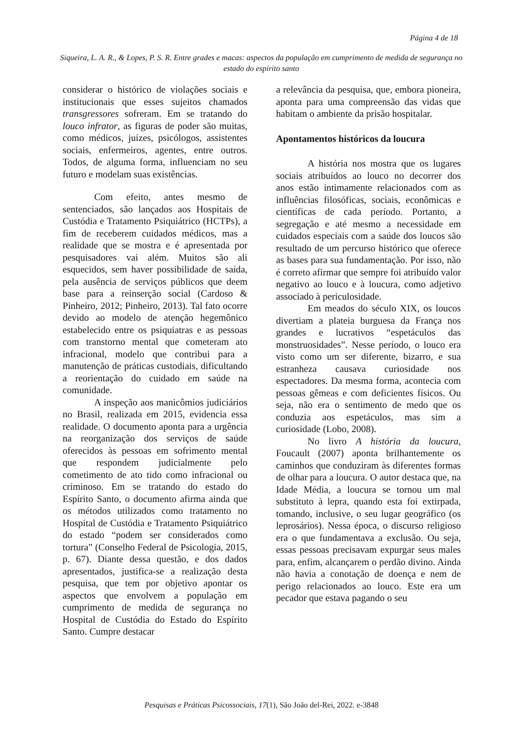Página 4 de 18
Siqueira, L. A. R., & Lopes, P. S. R. Entre grades e macas: aspectos da população em cumprimento de medida de segurança no estado do espírito santo
considerar o histórico de violações sociais e institucionais que esses sujeitos chamados transgressores sofreram. Em se tratando do louco infrator, as figuras de poder são muitas, como médicos, juízes, psicólogos, assistentes sociais, enfermeiros, agentes, entre outros. Todos, de alguma forma, influenciam no seu futuro e modelam suas existências.
Com efeito, antes mesmo de sentenciados, são lançados aos Hospitais de Custódia e Tratamento Psiquiátrico (HCTPs), a fim de receberem cuidados médicos, mas a realidade que se mostra e é apresentada por pesquisadores vai além. Muitos são ali esquecidos, sem haver possibilidade de saída, pela ausência de serviços públicos que deem base para a reinserção social (Cardoso & Pinheiro, 2012; Pinheiro, 2013). Tal fato ocorre devido ao modelo de atenção hegemônico estabelecido entre os psiquiatras e as pessoas com transtorno mental que cometeram ato infracional, modelo que contribui para a manutenção de práticas custodiais, dificultando a reorientação do cuidado em saúde na comunidade.
A inspeção aos manicômios judiciários no Brasil, realizada em 2015, evidencia essa realidade. O documento aponta para a urgência na reorganização dos serviços de saúde oferecidos às pessoas em sofrimento mental que respondem judicialmente pelo cometimento de ato tido como infracional ou criminoso. Em se tratando do estado do Espírito Santo, o documento afirma ainda que os métodos utilizados como tratamento no Hospital de Custódia e Tratamento Psiquiátrico do estado “podem ser considerados como tortura” (Conselho Federal de Psicologia, 2015, p. 67). Diante dessa questão, e dos dados apresentados, justifica-se a realização desta pesquisa, que tem por objetivo apontar os aspectos que envolvem a população em cumprimento de medida de segurança no Hospital de Custódia do Estado do Espírito Santo. Cumpre destacar
a relevância da pesquisa, que, embora pioneira, aponta para uma compreensão das vidas que habitam o ambiente da prisão hospitalar.
Apontamentos históricos da loucura
A história nos mostra que os lugares sociais atribuídos ao louco no decorrer dos anos estão intimamente relacionados com as influências filosóficas, sociais, econômicas e científicas de cada período. Portanto, a segregação e até mesmo a necessidade em cuidados especiais com a saúde dos loucos são resultado de um percurso histórico que oferece as bases para sua fundamentação. Por isso, não é correto afirmar que sempre foi atribuído valor negativo ao louco e à loucura, como adjetivo associado à periculosidade.
Em meados do século XIX, os loucos divertiam a plateia burguesa da França nos grandes e lucrativos “espetáculos das monstruosidades”. Nesse período, o louco era visto como um ser diferente, bizarro, e sua estranheza causava curiosidade nos espectadores. Da mesma forma, acontecia com pessoas gêmeas e com deficientes físicos. Ou seja, não era o sentimento de medo que os conduzia aos espetáculos, mas sim a curiosidade (Lobo, 2008).
No livro A história da loucura, Foucault (2007) aponta brilhantemente os caminhos que conduziram às diferentes formas de olhar para a loucura. O autor destaca que, na Idade Média, a loucura se tornou um mal substituto à lepra, quando esta foi extirpada, tomando, inclusive, o seu lugar geográfico (os leprosários). Nessa época, o discurso religioso era o que fundamentava a exclusão. Ou seja, essas pessoas precisavam expurgar seus males para, enfim, alcançarem o perdão divino. Ainda não havia a conotação de doença e nem de perigo relacionados ao louco. Este era um pecador que estava pagando o seu
Pesquisas e Práticas Psicossociais, 17(1), São João del-Rei, 2022. e-3848